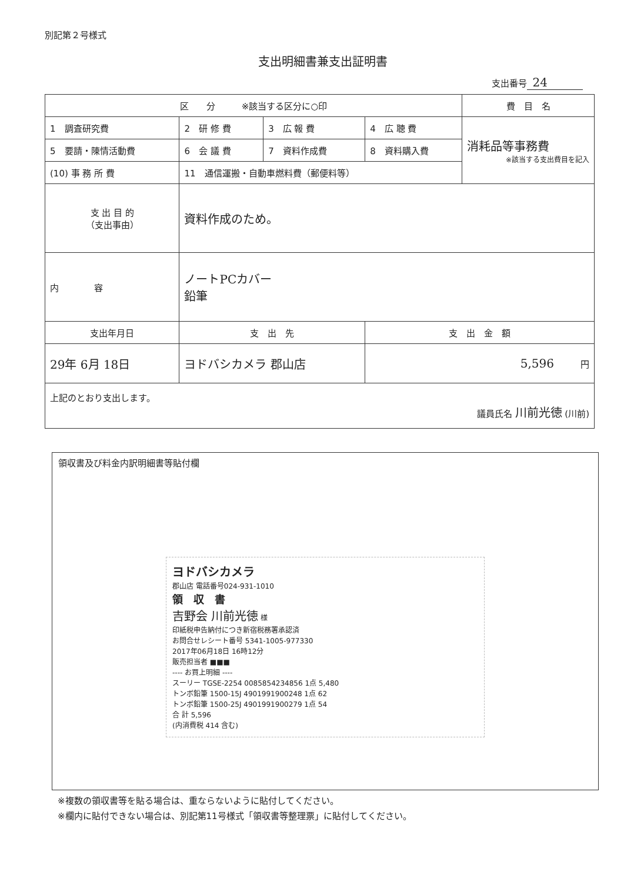別記第２号様式
支出明細書兼支出証明書
支出番号 24
| 区 分 ※該当する区分に○印 | | | | 費 目 名 |
| 1 調査研究費 | 2 研 修 費 | 3 広 報 費 | 4 広 聴 費 | 消耗品等事務費 ※該当する支出費目を記入 |
| 5 要請・陳情活動費 | 6 会 議 費 | 7 資料作成費 | 8 資料購入費 | |
| (10) 事 務 所 費 | 11 通信運搬・自動車燃料費（郵便料等） | | | |
| 支 出 目 的 （支出事由） | 資料作成のため。 | | | |
| 内 容 | ノートPCカバー 鉛筆 | | | |
| 支出年月日 | 支 出 先 | | 支 出 金 額 | |
| 29年 6月 18日 | ヨドバシカメラ 郡山店 | | 5,596 円 | |
| 上記のとおり支出します。 議員氏名 川前光徳 (川前) | | | | |
領収書及び料金内訳明細書等貼付欄
ヨドバシカメラ
郡山店 電話番号024-931-1010
領　収　書
吉野会 川前光徳 様
印紙税申告納付につき新宿税務署承認済
お問合せレシート番号 5341-1005-977330
2017年06月18日 16時12分
販売担当者 ■■■
---- お買上明細 ----
スーリー TGSE-2254 0085854234856 1点 5,480
トンボ鉛筆 1500-15J 4901991900248 1点 62
トンボ鉛筆 1500-25J 4901991900279 1点 54
合 計 5,596
(内消費税 414 含む)
※複数の領収書等を貼る場合は、重ならないように貼付してください。
※欄内に貼付できない場合は、別記第11号様式「領収書等整理票」に貼付してください。